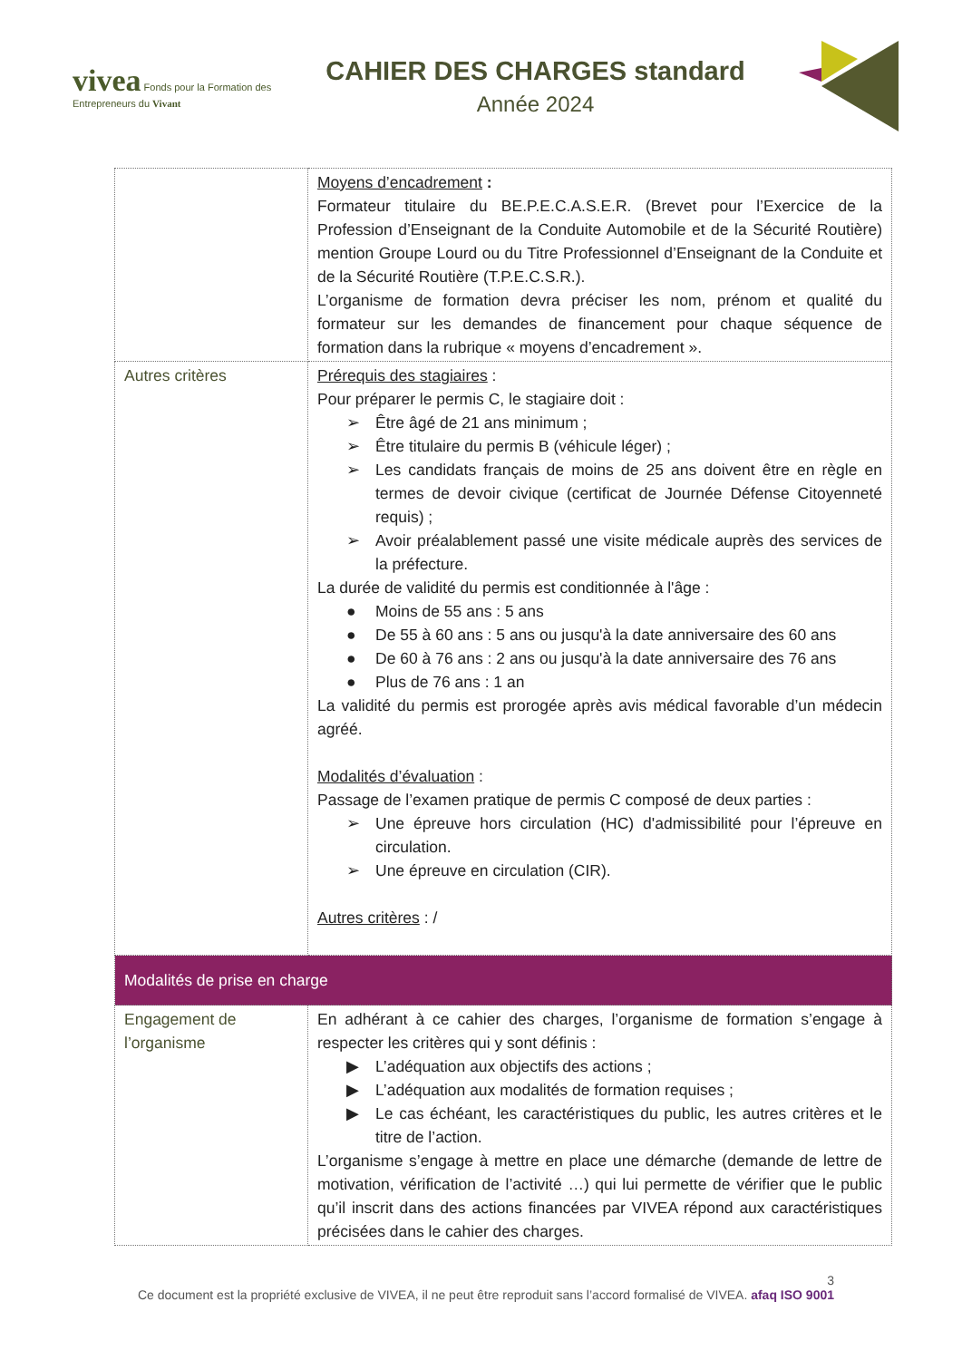vivea Fonds pour la Formation des Entrepreneurs du Vivant
CAHIER DES CHARGES standard
Année 2024
| | Moyens d’encadrement : Formateur titulaire du BE.P.E.C.A.S.E.R. (Brevet pour l’Exercice de la Profession d’Enseignant de la Conduite Automobile et de la Sécurité Routière) mention Groupe Lourd ou du Titre Professionnel d’Enseignant de la Conduite et de la Sécurité Routière (T.P.E.C.S.R.). L’organisme de formation devra préciser les nom, prénom et qualité du formateur sur les demandes de financement pour chaque séquence de formation dans la rubrique « moyens d’encadrement ». |
| Autres critères | Prérequis des stagiaires : Pour préparer le permis C, le stagiaire doit : ➢ Être âgé de 21 ans minimum ; ➢ Être titulaire du permis B (véhicule léger) ; ➢ Les candidats français de moins de 25 ans doivent être en règle en termes de devoir civique (certificat de Journée Défense Citoyenneté requis) ; ➢ Avoir préalablement passé une visite médicale auprès des services de la préfecture. La durée de validité du permis est conditionnée à l'âge : ● Moins de 55 ans : 5 ans ● De 55 à 60 ans : 5 ans ou jusqu'à la date anniversaire des 60 ans ● De 60 à 76 ans : 2 ans ou jusqu'à la date anniversaire des 76 ans ● Plus de 76 ans : 1 an La validité du permis est prorogée après avis médical favorable d’un médecin agréé. Modalités d’évaluation : Passage de l’examen pratique de permis C composé de deux parties : ➢ Une épreuve hors circulation (HC) d'admissibilité pour l’épreuve en circulation. ➢ Une épreuve en circulation (CIR). Autres critères : / |
| Modalités de prise en charge | |
| Engagement de l’organisme | En adhérant à ce cahier des charges, l’organisme de formation s’engage à respecter les critères qui y sont définis : ▶ L’adéquation aux objectifs des actions ; ▶ L’adéquation aux modalités de formation requises ; ▶ Le cas échéant, les caractéristiques du public, les autres critères et le titre de l’action. L’organisme s’engage à mettre en place une démarche (demande de lettre de motivation, vérification de l’activité …) qui lui permette de vérifier que le public qu’il inscrit dans des actions financées par VIVEA répond aux caractéristiques précisées dans le cahier des charges. |
3
Ce document est la propriété exclusive de VIVEA, il ne peut être reproduit sans l’accord formalisé de VIVEA. afaq ISO 9001